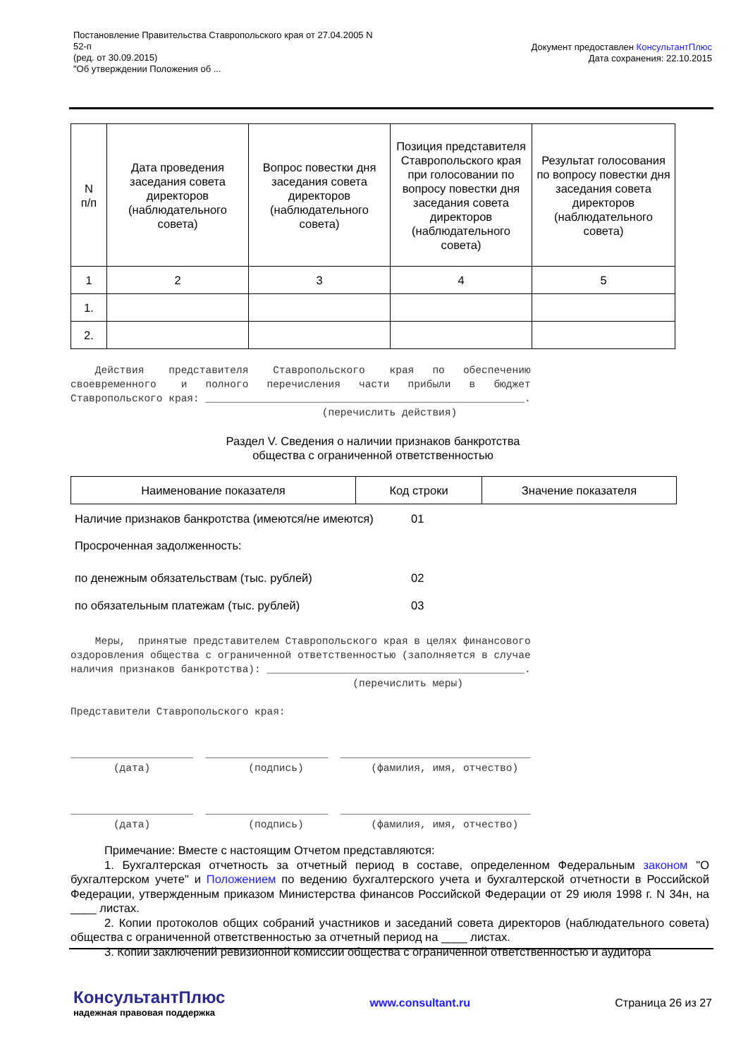Постановление Правительства Ставропольского края от 27.04.2005 N
52-п
(ред. от 30.09.2015)
"Об утверждении Положения об ...
Документ предоставлен КонсультантПлюс
Дата сохранения: 22.10.2015
| N п/п | Дата проведения заседания совета директоров (наблюдательного совета) | Вопрос повестки дня заседания совета директоров (наблюдательного совета) | Позиция представителя Ставропольского края при голосовании по вопросу повестки дня заседания совета директоров (наблюдательного совета) | Результат голосования по вопросу повестки дня заседания совета директоров (наблюдательного совета) |
| --- | --- | --- | --- | --- |
| 1 | 2 | 3 | 4 | 5 |
| 1. | | | | |
| 2. | | | | |
Действия представителя Ставропольского края по обеспечению своевременного и полного перечисления части прибыли в бюджет Ставропольского края: ____________________________________________________. (перечислить действия)
Раздел V. Сведения о наличии признаков банкротства
общества с ограниченной ответственностью
| Наименование показателя | Код строки | Значение показателя |
| --- | --- | --- |
| Наличие признаков банкротства (имеются/не имеются) | 01 |
| Просроченная задолженность: | |
| по денежным обязательствам (тыс. рублей) | 02 |
| по обязательным платежам (тыс. рублей) | 03 |
Меры, принятые представителем Ставропольского края в целях финансового оздоровления общества с ограниченной ответственностью (заполняется в случае наличия признаков банкротства): __________________________________________. (перечислить меры) Представители Ставропольского края: ____________________ ____________________ _______________________________ (дата) (подпись) (фамилия, имя, отчество) ____________________ ____________________ _______________________________ (дата) (подпись) (фамилия, имя, отчество)
Примечание: Вместе с настоящим Отчетом представляются:
1. Бухгалтерская отчетность за отчетный период в составе, определенном Федеральным законом "О бухгалтерском учете" и Положением по ведению бухгалтерского учета и бухгалтерской отчетности в Российской Федерации, утвержденным приказом Министерства финансов Российской Федерации от 29 июля 1998 г. N 34н, на ____ листах.
2. Копии протоколов общих собраний участников и заседаний совета директоров (наблюдательного совета) общества с ограниченной ответственностью за отчетный период на ____ листах.
3. Копии заключений ревизионной комиссии общества с ограниченной ответственностью и аудитора
КонсультантПлюс
надежная правовая поддержка
www.consultant.ru Страница 26 из 27